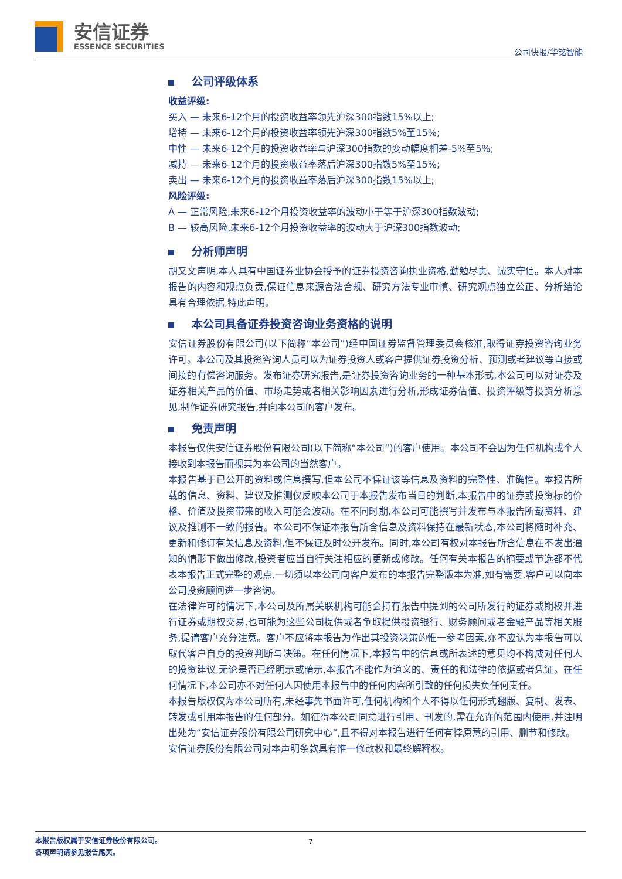安信证券
ESSENCE SECURITIES
公司快报/华铭智能
公司评级体系
收益评级:
买入 — 未来6-12个月的投资收益率领先沪深300指数15%以上;
增持 — 未来6-12个月的投资收益率领先沪深300指数5%至15%;
中性 — 未来6-12个月的投资收益率与沪深300指数的变动幅度相差-5%至5%;
减持 — 未来6-12个月的投资收益率落后沪深300指数5%至15%;
卖出 — 未来6-12个月的投资收益率落后沪深300指数15%以上;
风险评级:
A — 正常风险,未来6-12个月投资收益率的波动小于等于沪深300指数波动;
B — 较高风险,未来6-12个月投资收益率的波动大于沪深300指数波动;
分析师声明
胡又文声明,本人具有中国证券业协会授予的证券投资咨询执业资格,勤勉尽责、诚实守信。本人对本报告的内容和观点负责,保证信息来源合法合规、研究方法专业审慎、研究观点独立公正、分析结论具有合理依据,特此声明。
本公司具备证券投资咨询业务资格的说明
安信证券股份有限公司(以下简称“本公司”)经中国证券监督管理委员会核准,取得证券投资咨询业务许可。本公司及其投资咨询人员可以为证券投资人或客户提供证券投资分析、预测或者建议等直接或间接的有偿咨询服务。发布证券研究报告,是证券投资咨询业务的一种基本形式,本公司可以对证券及证券相关产品的价值、市场走势或者相关影响因素进行分析,形成证券估值、投资评级等投资分析意见,制作证券研究报告,并向本公司的客户发布。
免责声明
本报告仅供安信证券股份有限公司(以下简称“本公司”)的客户使用。本公司不会因为任何机构或个人接收到本报告而视其为本公司的当然客户。
本报告基于已公开的资料或信息撰写,但本公司不保证该等信息及资料的完整性、准确性。本报告所载的信息、资料、建议及推测仅反映本公司于本报告发布当日的判断,本报告中的证券或投资标的价格、价值及投资带来的收入可能会波动。在不同时期,本公司可能撰写并发布与本报告所载资料、建议及推测不一致的报告。本公司不保证本报告所含信息及资料保持在最新状态,本公司将随时补充、更新和修订有关信息及资料,但不保证及时公开发布。同时,本公司有权对本报告所含信息在不发出通知的情形下做出修改,投资者应当自行关注相应的更新或修改。任何有关本报告的摘要或节选都不代表本报告正式完整的观点,一切须以本公司向客户发布的本报告完整版本为准,如有需要,客户可以向本公司投资顾问进一步咨询。
在法律许可的情况下,本公司及所属关联机构可能会持有报告中提到的公司所发行的证券或期权并进行证券或期权交易,也可能为这些公司提供或者争取提供投资银行、财务顾问或者金融产品等相关服务,提请客户充分注意。客户不应将本报告为作出其投资决策的惟一参考因素,亦不应认为本报告可以取代客户自身的投资判断与决策。在任何情况下,本报告中的信息或所表述的意见均不构成对任何人的投资建议,无论是否已经明示或暗示,本报告不能作为道义的、责任的和法律的依据或者凭证。在任何情况下,本公司亦不对任何人因使用本报告中的任何内容所引致的任何损失负任何责任。
本报告版权仅为本公司所有,未经事先书面许可,任何机构和个人不得以任何形式翻版、复制、发表、转发或引用本报告的任何部分。如征得本公司同意进行引用、刊发的,需在允许的范围内使用,并注明出处为“安信证券股份有限公司研究中心”,且不得对本报告进行任何有悖原意的引用、删节和修改。
安信证券股份有限公司对本声明条款具有惟一修改权和最终解释权。
本报告版权属于安信证券股份有限公司。
各项声明请参见报告尾页。
7